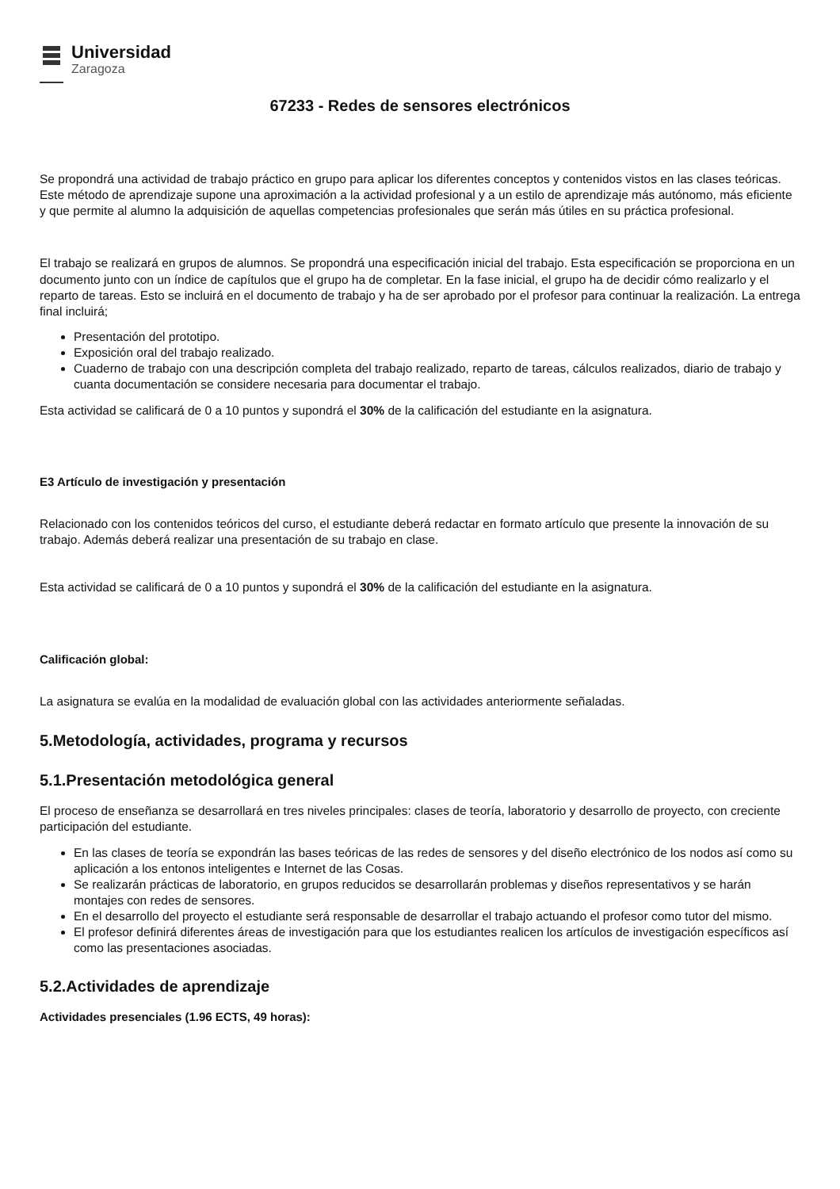Universidad
Zaragoza
67233 - Redes de sensores electrónicos
Se propondrá una actividad de trabajo práctico en grupo para aplicar los diferentes conceptos y contenidos vistos en las clases teóricas. Este método de aprendizaje supone una aproximación a la actividad profesional y a un estilo de aprendizaje más autónomo, más eficiente y que permite al alumno la adquisición de aquellas competencias profesionales que serán más útiles en su práctica profesional.
El trabajo se realizará en grupos de alumnos. Se propondrá una especificación inicial del trabajo. Esta especificación se proporciona en un documento junto con un índice de capítulos que el grupo ha de completar. En la fase inicial, el grupo ha de decidir cómo realizarlo y el reparto de tareas. Esto se incluirá en el documento de trabajo y ha de ser aprobado por el profesor para continuar la realización. La entrega final incluirá;
Presentación del prototipo.
Exposición oral del trabajo realizado.
Cuaderno de trabajo con una descripción completa del trabajo realizado, reparto de tareas, cálculos realizados, diario de trabajo y cuanta documentación se considere necesaria para documentar el trabajo.
Esta actividad se calificará de 0 a 10 puntos y supondrá el 30% de la calificación del estudiante en la asignatura.
E3 Artículo de investigación y presentación
Relacionado con los contenidos teóricos del curso, el estudiante deberá redactar en formato artículo que presente la innovación de su trabajo. Además deberá realizar una presentación de su trabajo en clase.
Esta actividad se calificará de 0 a 10 puntos y supondrá el 30% de la calificación del estudiante en la asignatura.
Calificación global:
La asignatura se evalúa en la modalidad de evaluación global con las actividades anteriormente señaladas.
5.Metodología, actividades, programa y recursos
5.1.Presentación metodológica general
El proceso de enseñanza se desarrollará en tres niveles principales: clases de teoría, laboratorio y desarrollo de proyecto, con creciente participación del estudiante.
En las clases de teoría se expondrán las bases teóricas de las redes de sensores y del diseño electrónico de los nodos así como su aplicación a los entonos inteligentes e Internet de las Cosas.
Se realizarán prácticas de laboratorio, en grupos reducidos se desarrollarán problemas y diseños representativos y se harán montajes con redes de sensores.
En el desarrollo del proyecto el estudiante será responsable de desarrollar el trabajo actuando el profesor como tutor del mismo.
El profesor definirá diferentes áreas de investigación para que los estudiantes realicen los artículos de investigación específicos así como las presentaciones asociadas.
5.2.Actividades de aprendizaje
Actividades presenciales (1.96 ECTS, 49 horas):